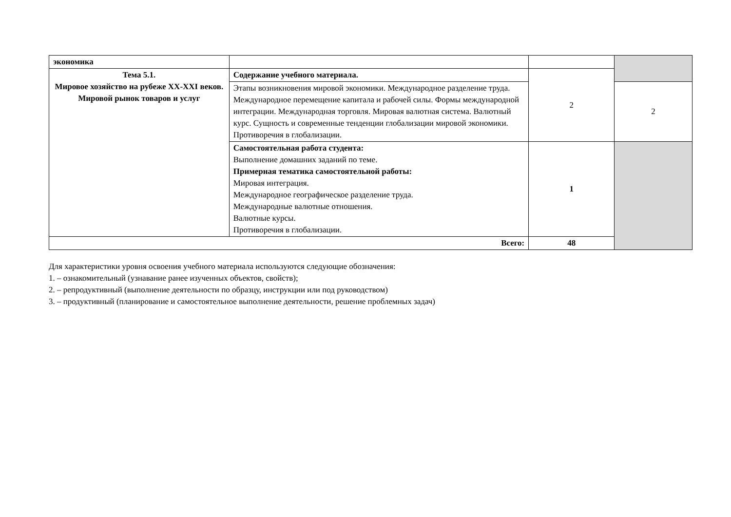| экономика | | | |
| Тема 5.1. Мировое хозяйство на рубеже XX-XXI веков. Мировой рынок товаров и услуг | Содержание учебного материала. | 2 | |
| | Этапы возникновения мировой экономики. Международное разделение труда. Международное перемещение капитала и рабочей силы. Формы международной интеграции. Международная торговля. Мировая валютная система. Валютный курс. Сущность и современные тенденции глобализации мировой экономики. Противоречия в глобализации. | | 2 |
| | Самостоятельная работа студента: Выполнение домашних заданий по теме. Примерная тематика самостоятельной работы: Мировая интеграция. Международное географическое разделение труда. Международные валютные отношения. Валютные курсы. Противоречия в глобализации. | 1 | |
| Всего: | | 48 | |
Для характеристики уровня освоения учебного материала используются следующие обозначения:
1. – ознакомительный (узнавание ранее изученных объектов, свойств);
2. – репродуктивный (выполнение деятельности по образцу, инструкции или под руководством)
3. – продуктивный (планирование и самостоятельное выполнение деятельности, решение проблемных задач)